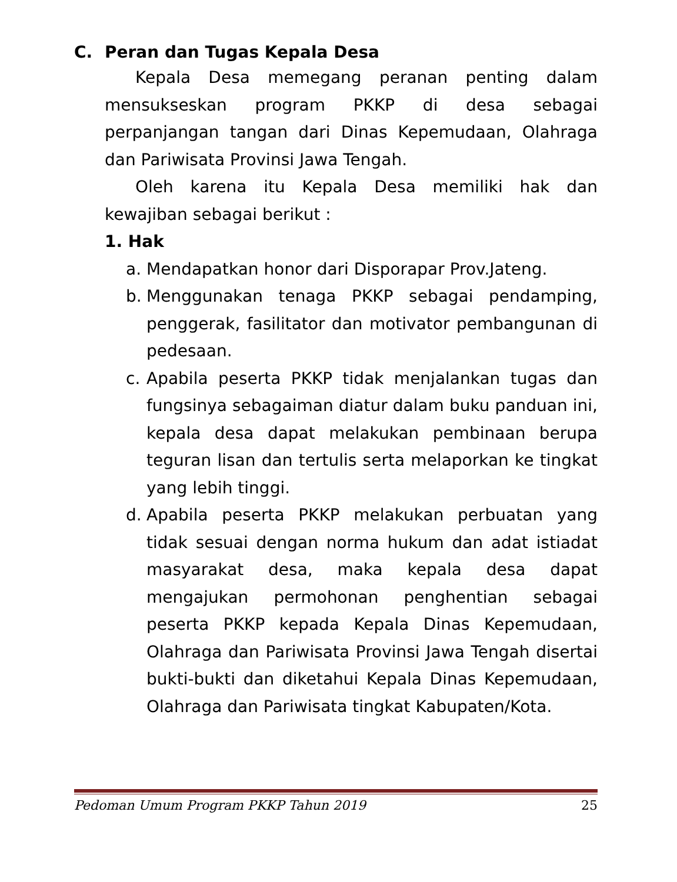C. Peran dan Tugas Kepala Desa
Kepala Desa memegang peranan penting dalam mensukseskan program PKKP di desa sebagai perpanjangan tangan dari Dinas Kepemudaan, Olahraga dan Pariwisata Provinsi Jawa Tengah.
Oleh karena itu Kepala Desa memiliki hak dan kewajiban sebagai berikut :
1. Hak
a. Mendapatkan honor dari Disporapar Prov.Jateng.
b. Menggunakan tenaga PKKP sebagai pendamping, penggerak, fasilitator dan motivator pembangunan di pedesaan.
c. Apabila peserta PKKP tidak menjalankan tugas dan fungsinya sebagaiman diatur dalam buku panduan ini, kepala desa dapat melakukan pembinaan berupa teguran lisan dan tertulis serta melaporkan ke tingkat yang lebih tinggi.
d. Apabila peserta PKKP melakukan perbuatan yang tidak sesuai dengan norma hukum dan adat istiadat masyarakat desa, maka kepala desa dapat mengajukan permohonan penghentian sebagai peserta PKKP kepada Kepala Dinas Kepemudaan, Olahraga dan Pariwisata Provinsi Jawa Tengah disertai bukti-bukti dan diketahui Kepala Dinas Kepemudaan, Olahraga dan Pariwisata tingkat Kabupaten/Kota.
Pedoman Umum Program PKKP Tahun 2019 25